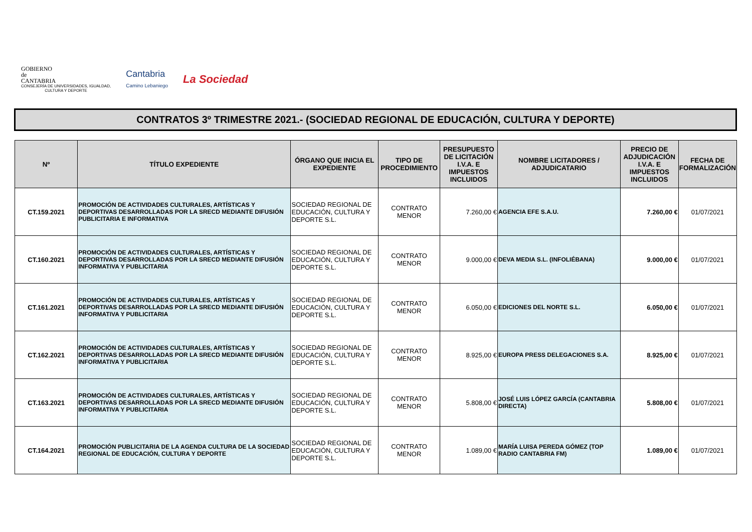GOBIERNO
de
CANTABRIA
CONSEJERÍA DE UNIVERSIDADES, IGUALDAD,
CULTURA Y DEPORTE
Cantabria
Camino Lebaniego
La Sociedad
CONTRATOS 3º TRIMESTRE 2021.- (SOCIEDAD REGIONAL DE EDUCACIÓN, CULTURA Y DEPORTE)
| Nº | TÍTULO EXPEDIENTE | ÓRGANO QUE INICIA EL EXPEDIENTE | TIPO DE PROCEDIMIENTO | PRESUPUESTO DE LICITACIÓN I.V.A. E IMPUESTOS INCLUIDOS | NOMBRE LICITADORES / ADJUDICATARIO | PRECIO DE ADJUDICACIÓN I.V.A. E IMPUESTOS INCLUIDOS | FECHA DE FORMALIZACIÓN |
| --- | --- | --- | --- | --- | --- | --- | --- |
| CT.159.2021 | PROMOCIÓN DE ACTIVIDADES CULTURALES, ARTÍSTICAS Y DEPORTIVAS DESARROLLADAS POR LA SRECD MEDIANTE DIFUSIÓN PUBLICITARIA E INFORMATIVA | SOCIEDAD REGIONAL DE EDUCACIÓN, CULTURA Y DEPORTE S.L. | CONTRATO MENOR | 7.260,00 € | AGENCIA EFE S.A.U. | 7.260,00 € | 01/07/2021 |
| CT.160.2021 | PROMOCIÓN DE ACTIVIDADES CULTURALES, ARTÍSTICAS Y DEPORTIVAS DESARROLLADAS POR LA SRECD MEDIANTE DIFUSIÓN INFORMATIVA Y PUBLICITARIA | SOCIEDAD REGIONAL DE EDUCACIÓN, CULTURA Y DEPORTE S.L. | CONTRATO MENOR | 9.000,00 € | DEVA MEDIA S.L. (INFOLIÉBANA) | 9.000,00 € | 01/07/2021 |
| CT.161.2021 | PROMOCIÓN DE ACTIVIDADES CULTURALES, ARTÍSTICAS Y DEPORTIVAS DESARROLLADAS POR LA SRECD MEDIANTE DIFUSIÓN INFORMATIVA Y PUBLICITARIA | SOCIEDAD REGIONAL DE EDUCACIÓN, CULTURA Y DEPORTE S.L. | CONTRATO MENOR | 6.050,00 € | EDICIONES DEL NORTE S.L. | 6.050,00 € | 01/07/2021 |
| CT.162.2021 | PROMOCIÓN DE ACTIVIDADES CULTURALES, ARTÍSTICAS Y DEPORTIVAS DESARROLLADAS POR LA SRECD MEDIANTE DIFUSIÓN INFORMATIVA Y PUBLICITARIA | SOCIEDAD REGIONAL DE EDUCACIÓN, CULTURA Y DEPORTE S.L. | CONTRATO MENOR | 8.925,00 € | EUROPA PRESS DELEGACIONES S.A. | 8.925,00 € | 01/07/2021 |
| CT.163.2021 | PROMOCIÓN DE ACTIVIDADES CULTURALES, ARTÍSTICAS Y DEPORTIVAS DESARROLLADAS POR LA SRECD MEDIANTE DIFUSIÓN INFORMATIVA Y PUBLICITARIA | SOCIEDAD REGIONAL DE EDUCACIÓN, CULTURA Y DEPORTE S.L. | CONTRATO MENOR | 5.808,00 € | JOSÉ LUIS LÓPEZ GARCÍA (CANTABRIA DIRECTA) | 5.808,00 € | 01/07/2021 |
| CT.164.2021 | PROMOCIÓN PUBLICITARIA DE LA AGENDA CULTURA DE LA SOCIEDAD REGIONAL DE EDUCACIÓN, CULTURA Y DEPORTE | SOCIEDAD REGIONAL DE EDUCACIÓN, CULTURA Y DEPORTE S.L. | CONTRATO MENOR | 1.089,00 € | MARÍA LUISA PEREDA GÓMEZ (TOP RADIO CANTABRIA FM) | 1.089,00 € | 01/07/2021 |